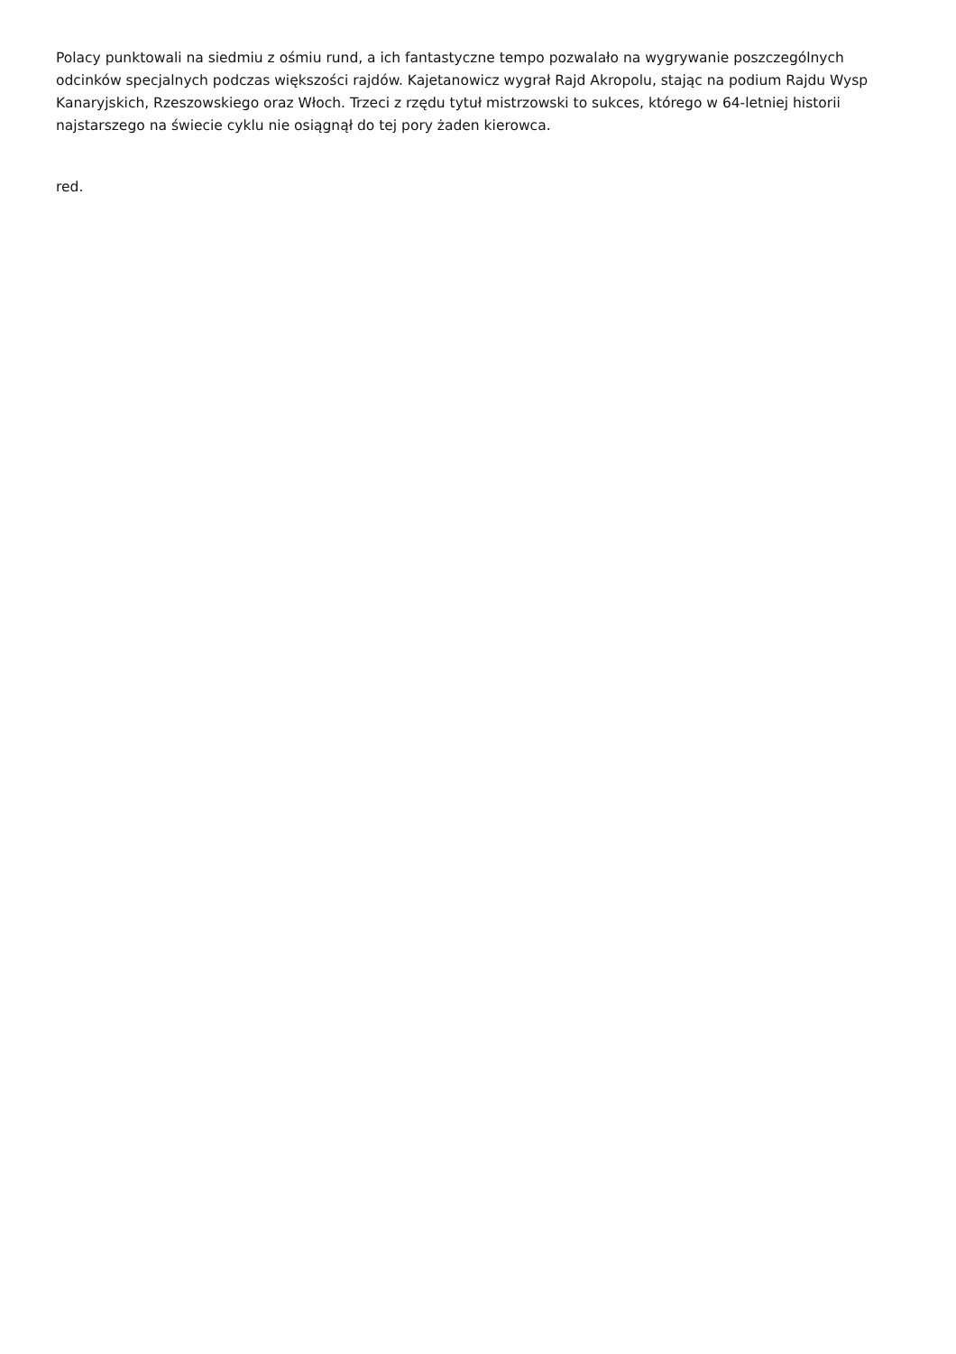Polacy punktowali na siedmiu z ośmiu rund, a ich fantastyczne tempo pozwalało na wygrywanie poszczególnych odcinków specjalnych podczas większości rajdów. Kajetanowicz wygrał Rajd Akropolu, stając na podium Rajdu Wysp Kanaryjskich, Rzeszowskiego oraz Włoch. Trzeci z rzędu tytuł mistrzowski to sukces, którego w 64-letniej historii najstarszego na świecie cyklu nie osiągnął do tej pory żaden kierowca.
red.